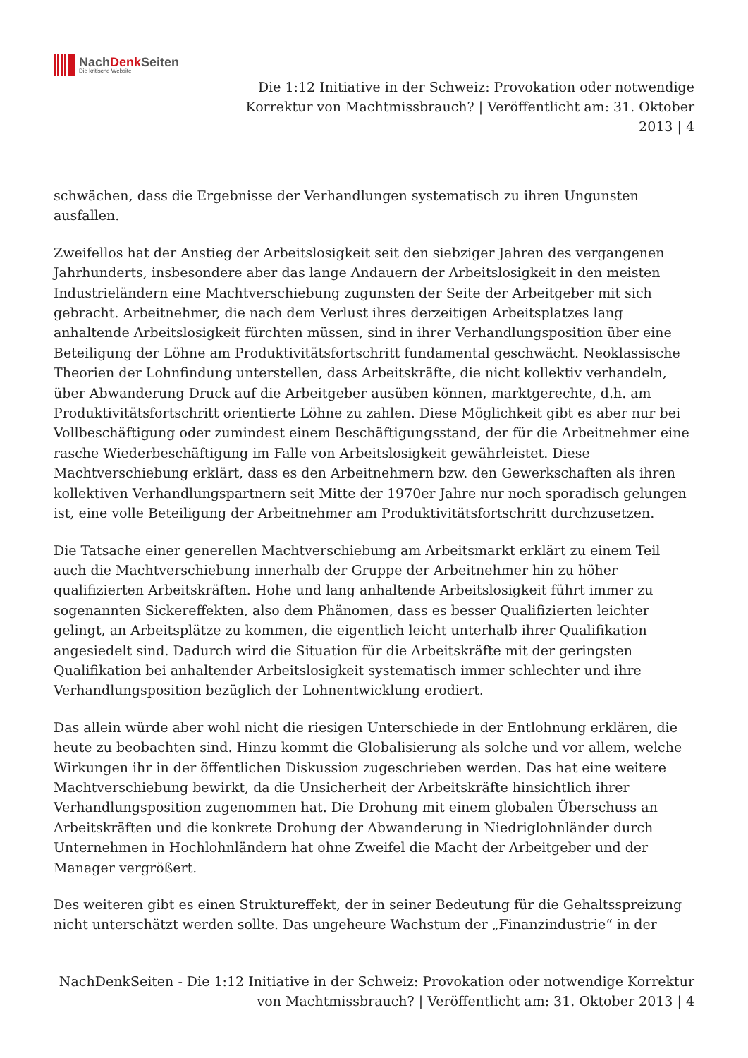NachDenk Seiten
Die kritische Website
Die 1:12 Initiative in der Schweiz: Provokation oder notwendige Korrektur von Machtmissbrauch? | Veröffentlicht am: 31. Oktober 2013 | 4
schwächen, dass die Ergebnisse der Verhandlungen systematisch zu ihren Ungunsten ausfallen.
Zweifellos hat der Anstieg der Arbeitslosigkeit seit den siebziger Jahren des vergangenen Jahrhunderts, insbesondere aber das lange Andauern der Arbeitslosigkeit in den meisten Industrieländern eine Machtverschiebung zugunsten der Seite der Arbeitgeber mit sich gebracht. Arbeitnehmer, die nach dem Verlust ihres derzeitigen Arbeitsplatzes lang anhaltende Arbeitslosigkeit fürchten müssen, sind in ihrer Verhandlungsposition über eine Beteiligung der Löhne am Produktivitätsfortschritt fundamental geschwächt. Neoklassische Theorien der Lohnfindung unterstellen, dass Arbeitskräfte, die nicht kollektiv verhandeln, über Abwanderung Druck auf die Arbeitgeber ausüben können, marktgerechte, d.h. am Produktivitätsfortschritt orientierte Löhne zu zahlen. Diese Möglichkeit gibt es aber nur bei Vollbeschäftigung oder zumindest einem Beschäftigungsstand, der für die Arbeitnehmer eine rasche Wiederbeschäftigung im Falle von Arbeitslosigkeit gewährleistet. Diese Machtverschiebung erklärt, dass es den Arbeitnehmern bzw. den Gewerkschaften als ihren kollektiven Verhandlungspartnern seit Mitte der 1970er Jahre nur noch sporadisch gelungen ist, eine volle Beteiligung der Arbeitnehmer am Produktivitätsfortschritt durchzusetzen.
Die Tatsache einer generellen Machtverschiebung am Arbeitsmarkt erklärt zu einem Teil auch die Machtverschiebung innerhalb der Gruppe der Arbeitnehmer hin zu höher qualifizierten Arbeitskräften. Hohe und lang anhaltende Arbeitslosigkeit führt immer zu sogenannten Sickereffekten, also dem Phänomen, dass es besser Qualifizierten leichter gelingt, an Arbeitsplätze zu kommen, die eigentlich leicht unterhalb ihrer Qualifikation angesiedelt sind. Dadurch wird die Situation für die Arbeitskräfte mit der geringsten Qualifikation bei anhaltender Arbeitslosigkeit systematisch immer schlechter und ihre Verhandlungsposition bezüglich der Lohnentwicklung erodiert.
Das allein würde aber wohl nicht die riesigen Unterschiede in der Entlohnung erklären, die heute zu beobachten sind. Hinzu kommt die Globalisierung als solche und vor allem, welche Wirkungen ihr in der öffentlichen Diskussion zugeschrieben werden. Das hat eine weitere Machtverschiebung bewirkt, da die Unsicherheit der Arbeitskräfte hinsichtlich ihrer Verhandlungsposition zugenommen hat. Die Drohung mit einem globalen Überschuss an Arbeitskräften und die konkrete Drohung der Abwanderung in Niedriglohnländer durch Unternehmen in Hochlohnländern hat ohne Zweifel die Macht der Arbeitgeber und der Manager vergrößert.
Des weiteren gibt es einen Struktureffekt, der in seiner Bedeutung für die Gehaltsspreizung nicht unterschätzt werden sollte. Das ungeheure Wachstum der „Finanzindustrie“ in der
NachDenkSeiten - Die 1:12 Initiative in der Schweiz: Provokation oder notwendige Korrektur von Machtmissbrauch? | Veröffentlicht am: 31. Oktober 2013 | 4